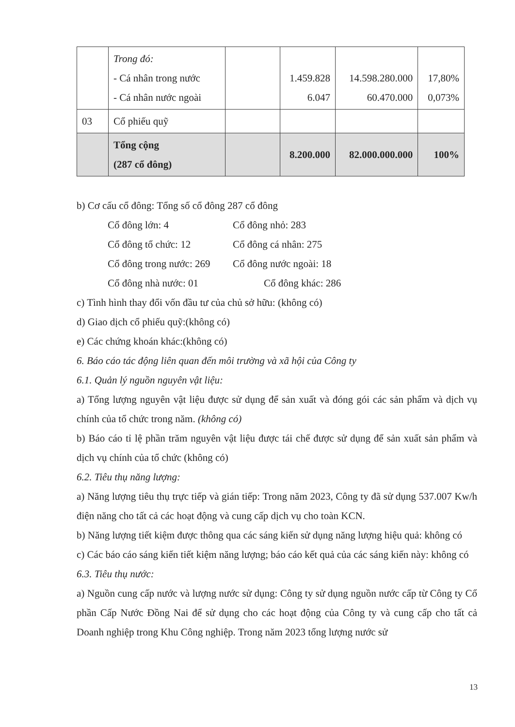| | Trong đó: - Cá nhân trong nước - Cá nhân nước ngoài | | 1.459.828 6.047 | 14.598.280.000 60.470.000 | 17,80% 0,073% |
| 03 | Cổ phiếu quỹ | | | | |
| | Tổng cộng (287 cổ đông) | | 8.200.000 | 82.000.000.000 | 100% |
b) Cơ cấu cổ đông: Tổng số cổ đông 287 cổ đông
Cổ đông lớn: 4 Cổ đông nhỏ: 283
Cổ đông tổ chức: 12 Cổ đông cá nhân: 275
Cổ đông trong nước: 269 Cổ đông nước ngoài: 18
Cổ đông nhà nước: 01 Cổ đông khác: 286
c) Tình hình thay đổi vốn đầu tư của chủ sở hữu: (không có)
d) Giao dịch cổ phiếu quỹ:(không có)
e) Các chứng khoán khác:(không có)
6. Báo cáo tác động liên quan đến môi trường và xã hội của Công ty
6.1. Quản lý nguồn nguyên vật liệu:
a) Tổng lượng nguyên vật liệu được sử dụng để sản xuất và đóng gói các sản phẩm và dịch vụ chính của tổ chức trong năm. (không có)
b) Báo cáo tỉ lệ phần trăm nguyên vật liệu được tái chế được sử dụng để sản xuất sản phẩm và dịch vụ chính của tổ chức (không có)
6.2. Tiêu thụ năng lượng:
a) Năng lượng tiêu thụ trực tiếp và gián tiếp: Trong năm 2023, Công ty đã sử dụng 537.007 Kw/h điện năng cho tất cả các hoạt động và cung cấp dịch vụ cho toàn KCN.
b) Năng lượng tiết kiệm được thông qua các sáng kiến sử dụng năng lượng hiệu quả: không có
c) Các báo cáo sáng kiến tiết kiệm năng lượng; báo cáo kết quả của các sáng kiến này: không có
6.3. Tiêu thụ nước:
a) Nguồn cung cấp nước và lượng nước sử dụng: Công ty sử dụng nguồn nước cấp từ Công ty Cổ phần Cấp Nước Đồng Nai để sử dụng cho các hoạt động của Công ty và cung cấp cho tất cả Doanh nghiệp trong Khu Công nghiệp. Trong năm 2023 tổng lượng nước sử
13